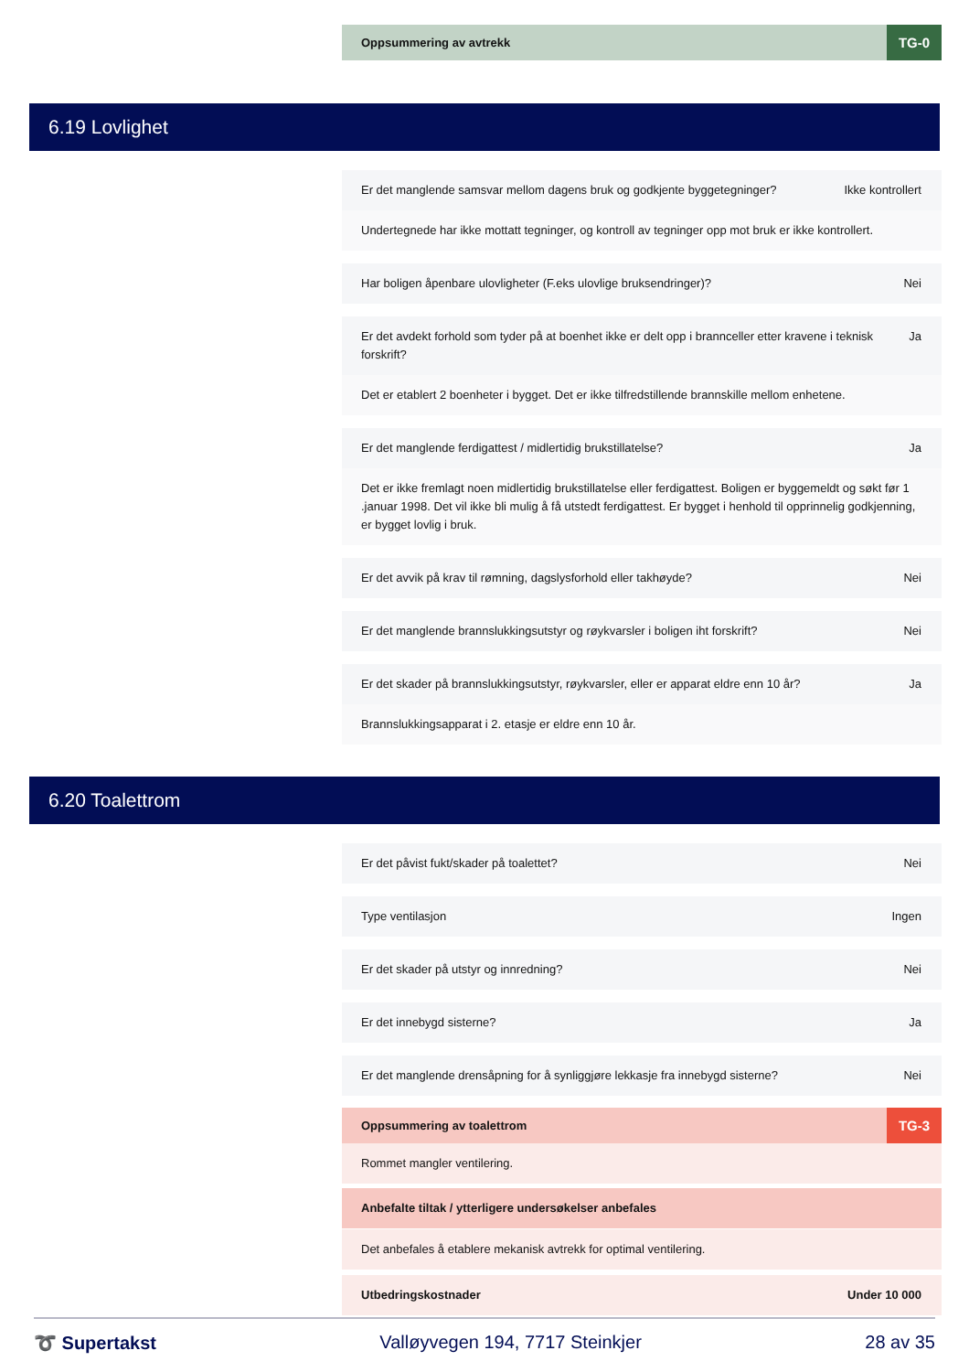Oppsummering av avtrekk TG-0
6.19 Lovlighet
Er det manglende samsvar mellom dagens bruk og godkjente byggetegninger? Ikke kontrollert
Undertegnede har ikke mottatt tegninger, og kontroll av tegninger opp mot bruk er ikke kontrollert.
Har boligen åpenbare ulovligheter (F.eks ulovlige bruksendringer)? Nei
Er det avdekt forhold som tyder på at boenhet ikke er delt opp i brannceller etter kravene i teknisk forskrift? Ja
Det er etablert 2 boenheter i bygget. Det er ikke tilfredstillende brannskille mellom enhetene.
Er det manglende ferdigattest / midlertidig brukstillatelse? Ja
Det er ikke fremlagt noen midlertidig brukstillatelse eller ferdigattest. Boligen er byggemeldt og søkt før 1 .januar 1998. Det vil ikke bli mulig å få utstedt ferdigattest. Er bygget i henhold til opprinnelig godkjenning, er bygget lovlig i bruk.
Er det avvik på krav til rømning, dagslysforhold eller takhøyde? Nei
Er det manglende brannslukkingsutstyr og røykvarsler i boligen iht forskrift? Nei
Er det skader på brannslukkingsutstyr, røykvarsler, eller er apparat eldre enn 10 år? Ja
Brannslukkingsapparat i 2. etasje er eldre enn 10 år.
6.20 Toalettrom
Er det påvist fukt/skader på toalettet? Nei
Type ventilasjon Ingen
Er det skader på utstyr og innredning? Nei
Er det innebygd sisterne? Ja
Er det manglende drensåpning for å synliggjøre lekkasje fra innebygd sisterne? Nei
Oppsummering av toalettrom TG-3
Rommet mangler ventilering.
Anbefalte tiltak / ytterligere undersøkelser anbefales
Det anbefales å etablere mekanisk avtrekk for optimal ventilering.
Utbedringskostnader Under 10 000
➰ Supertakst Valløyvegen 194, 7717 Steinkjer 28 av 35